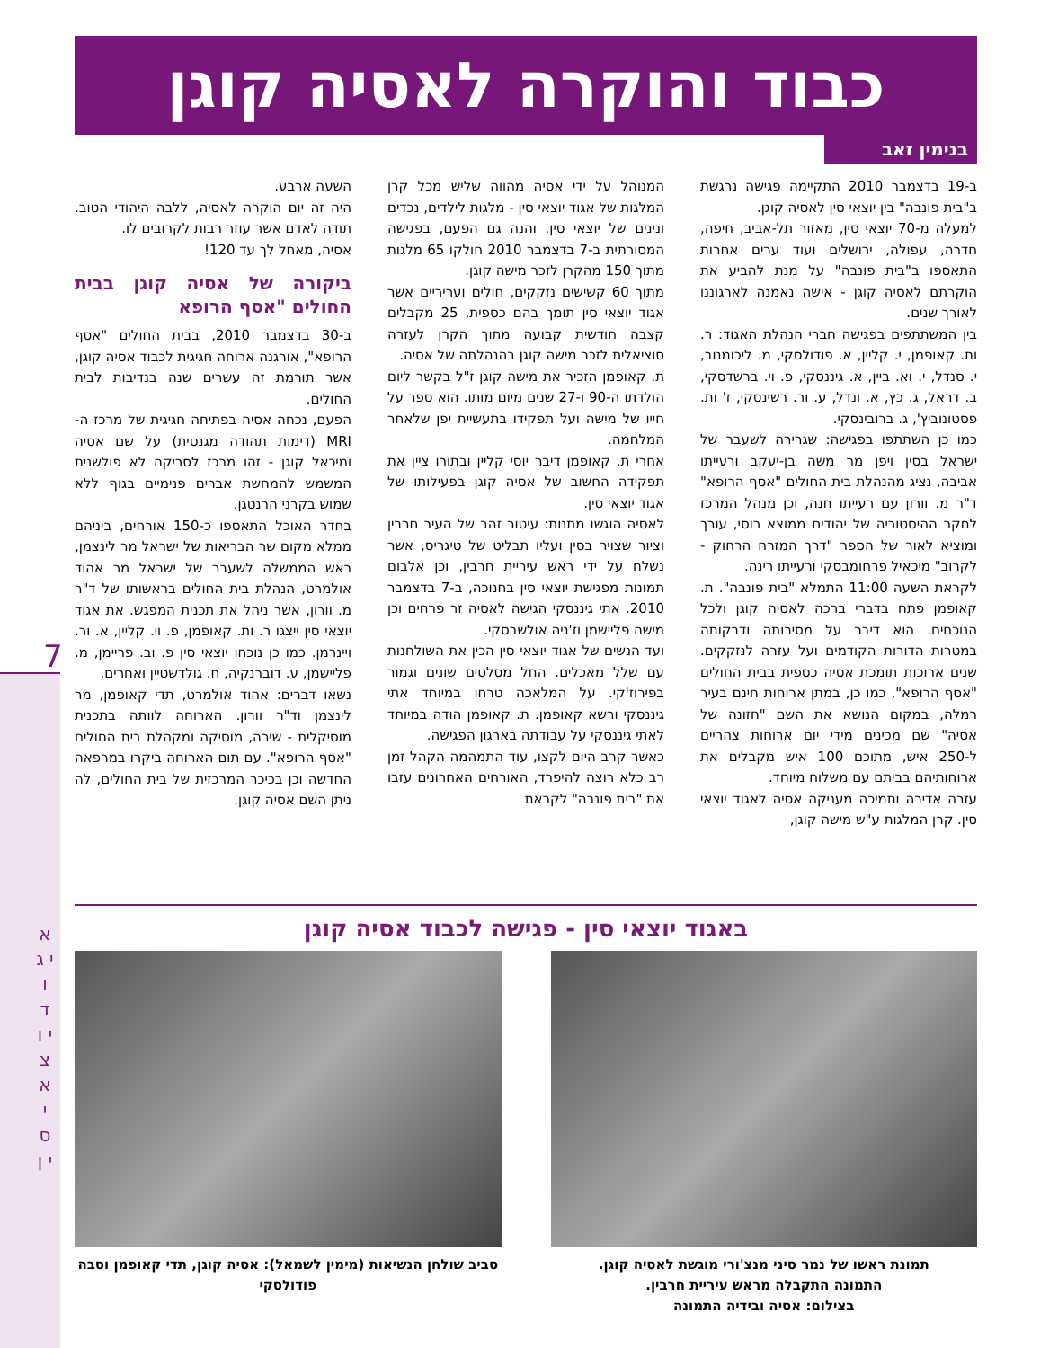7
א י ג ו ד י ו צ א י ס י ן
כבוד והוקרה לאסיה קוגן
בנימין זאב
ב-19 בדצמבר 2010 התקיימה פגישה נרגשת ב"בית פונבה" בין יוצאי סין לאסיה קוגן.
למעלה מ-70 יוצאי סין, מאזור תל-אביב, חיפה, חדרה, עפולה, ירושלים ועוד ערים אחרות התאספו ב"בית פונבה" על מנת להביע את הוקרתם לאסיה קוגן - אישה נאמנה לארגוננו לאורך שנים.
בין המשתתפים בפגישה חברי הנהלת האגוד: ר. ות. קאופמן, י. קליין, א. פודולסקי, מ. ליכומנוב, י. סנדל, י. וא. ביין, א. גיננסקי, פ. וי. ברשדסקי, ב. דראל, ג. כץ, א. ונדל, ע. ור. רשינסקי, ז' ות. פסטונוביץ', ג. ברובינסקי.
כמו כן השתתפו בפגישה: שגרירה לשעבר של ישראל בסין ויפן מר משה בן-יעקב ורעייתו אביבה, נציג מהנהלת בית החולים "אסף הרופא" ד"ר מ. וורון עם רעייתו חנה, וכן מנהל המרכז לחקר ההיסטוריה של יהודים ממוצא רוסי, עורך ומוציא לאור של הספר "דרך המזרח הרחוק - לקרוב" מיכאיל פרחומבסקי ורעייתו רינה.
לקראת השעה 11:00 התמלא "בית פונבה". ת. קאופמן פתח בדברי ברכה לאסיה קוגן ולכל הנוכחים. הוא דיבר על מסירותה ודבקותה במטרות הדורות הקודמים ועל עזרה לנזקקים. שנים ארוכות תומכת אסיה כספית בבית החולים "אסף הרופא", כמו כן, במתן ארוחות חינם בעיר רמלה, במקום הנושא את השם "חזונה של אסיה" שם מכינים מידי יום ארוחות צהריים ל-250 איש, מתוכם 100 איש מקבלים את ארוחותיהם בביתם עם משלוח מיוחד.
עזרה אדירה ותמיכה מעניקה אסיה לאגוד יוצאי סין. קרן המלגות ע"ש מישה קוגן,
המנוהל על ידי אסיה מהווה שליש מכל קרן המלגות של אגוד יוצאי סין - מלגות לילדים, נכדים ונינים של יוצאי סין. והנה גם הפעם, בפגישה המסורתית ב-7 בדצמבר 2010 חולקו 65 מלגות מתוך 150 מהקרן לזכר מישה קוגן.
מתוך 60 קשישים נזקקים, חולים ועריריים אשר אגוד יוצאי סין תומך בהם כספית, 25 מקבלים קצבה חודשית קבועה מתוך הקרן לעזרה סוציאלית לזכר מישה קוגן בהנהלתה של אסיה.
ת. קאופמן הזכיר את מישה קוגן ז"ל בקשר ליום הולדתו ה-90 ו-27 שנים מיום מותו. הוא ספר על חייו של מישה ועל תפקידו בתעשיית יפן שלאחר המלחמה.
אחרי ת. קאופמן דיבר יוסי קליין ובתורו ציין את תפקידה החשוב של אסיה קוגן בפעילותו של אגוד יוצאי סין.
לאסיה הוגשו מתנות: עיטור זהב של העיר חרבין וציור שצויר בסין ועליו תבליט של טיגריס, אשר נשלח על ידי ראש עיריית חרבין, וכן אלבום תמונות מפגישת יוצאי סין בחנוכה, ב-7 בדצמבר 2010. אתי גיננסקי הגישה לאסיה זר פרחים וכן מישה פליישמן וז'ניה אולשבסקי.
ועד הנשים של אגוד יוצאי סין הכין את השולחנות עם שלל מאכלים. החל מסלטים שונים וגמור בפירוז'קי. על המלאכה טרחו במיוחד אתי גיננסקי ורשא קאופמן. ת. קאופמן הודה במיוחד לאתי גיננסקי על עבודתה בארגון הפגישה.
כאשר קרב היום לקצו, עוד התמהמה הקהל זמן רב כלא רוצה להיפרד, האורחים האחרונים עזבו את "בית פונבה" לקראת
השעה ארבע.
היה זה יום הוקרה לאסיה, ללבה היהודי הטוב. תודה לאדם אשר עוזר רבות לקרובים לו.
אסיה, מאחל לך עד 120!
ביקורה של אסיה קוגן בבית החולים "אסף הרופא
ב-30 בדצמבר 2010, בבית החולים "אסף הרופא", אורגנה ארוחה חגיגית לכבוד אסיה קוגן, אשר תורמת זה עשרים שנה בנדיבות לבית החולים.
הפעם, נכחה אסיה בפתיחה חגיגית של מרכז ה-MRI (דימות תהודה מגנטית) על שם אסיה ומיכאל קוגן - זהו מרכז לסריקה לא פולשנית המשמש להמחשת אברים פנימיים בגוף ללא שמוש בקרני הרנטגן.
בחדר האוכל התאספו כ-150 אורחים, ביניהם ממלא מקום שר הבריאות של ישראל מר לינצמן, ראש הממשלה לשעבר של ישראל מר אהוד אולמרט, הנהלת בית החולים בראשותו של ד"ר מ. וורון, אשר ניהל את תכנית המפגש. את אגוד יוצאי סין ייצגו ר. ות. קאופמן, פ. וי. קליין, א. ור. ויינרמן. כמו כן נוכחו יוצאי סין פ. וב. פריימן, מ. פליישמן, ע. דוברנקיה, ח. גולדשטיין ואחרים.
נשאו דברים: אהוד אולמרט, תדי קאופמן, מר לינצמן וד"ר וורון. הארוחה לוותה בתכנית מוסיקלית - שירה, מוסיקה ומקהלת בית החולים "אסף הרופא". עם תום הארוחה ביקרו במרפאה החדשה וכן בכיכר המרכזית של בית החולים, לה ניתן השם אסיה קוגן.
באגוד יוצאי סין - פגישה לכבוד אסיה קוגן
תמונת ראשו של נמר סיני מנצ'ורי מוגשת לאסיה קוגן.
התמונה התקבלה מראש עיריית חרבין.
בצילום: אסיה ובידיה התמונה
סביב שולחן הנשיאות (מימין לשמאל): אסיה קוגן, תדי קאופמן וסבה פודולסקי